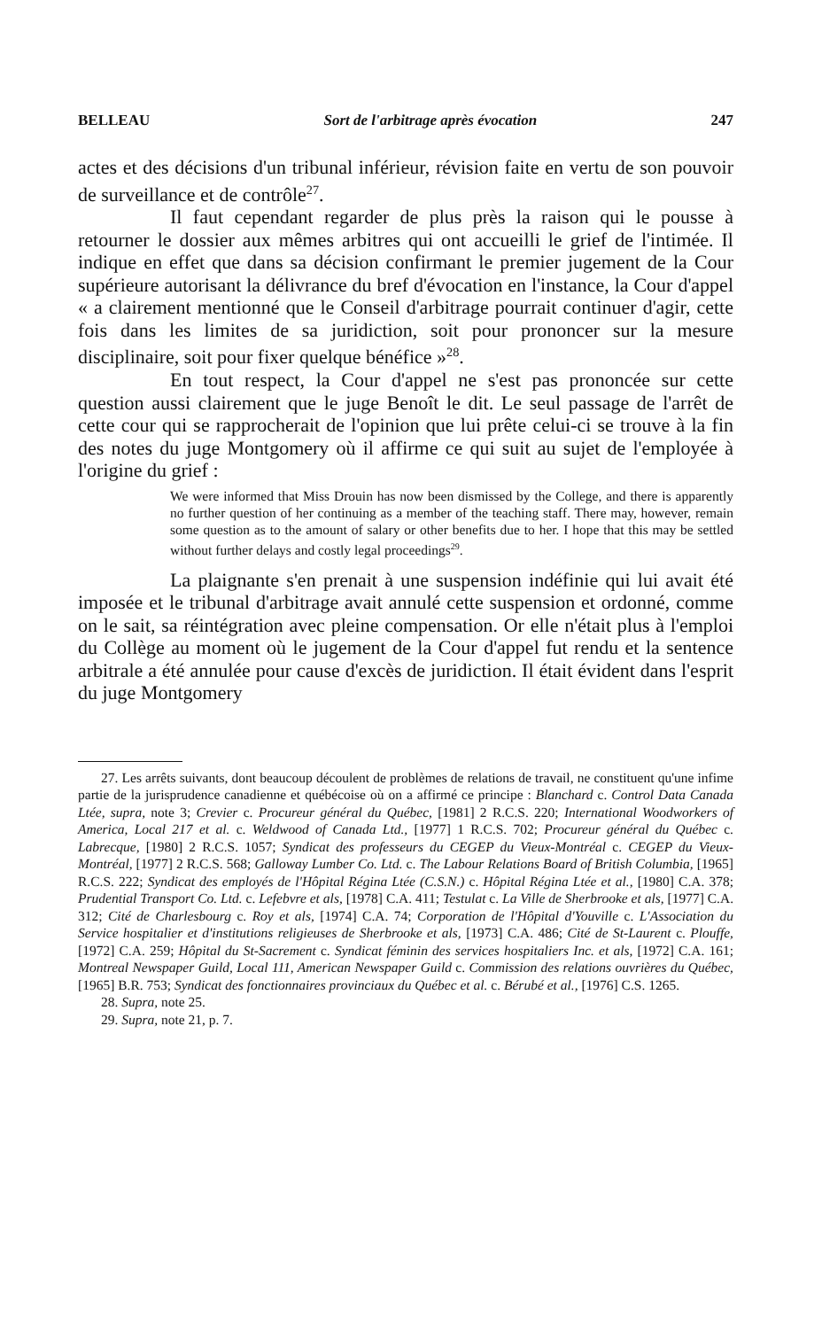BELLEAU Sort de l'arbitrage après évocation 247
actes et des décisions d'un tribunal inférieur, révision faite en vertu de son pouvoir de surveillance et de contrôle<sup>27</sup>.
Il faut cependant regarder de plus près la raison qui le pousse à retourner le dossier aux mêmes arbitres qui ont accueilli le grief de l'intimée. Il indique en effet que dans sa décision confirmant le premier jugement de la Cour supérieure autorisant la délivrance du bref d'évocation en l'instance, la Cour d'appel « a clairement mentionné que le Conseil d'arbitrage pourrait continuer d'agir, cette fois dans les limites de sa juridiction, soit pour prononcer sur la mesure disciplinaire, soit pour fixer quelque bénéfice »<sup>28</sup>.
En tout respect, la Cour d'appel ne s'est pas prononcée sur cette question aussi clairement que le juge Benoît le dit. Le seul passage de l'arrêt de cette cour qui se rapprocherait de l'opinion que lui prête celui-ci se trouve à la fin des notes du juge Montgomery où il affirme ce qui suit au sujet de l'employée à l'origine du grief :
We were informed that Miss Drouin has now been dismissed by the College, and there is apparently no further question of her continuing as a member of the teaching staff. There may, however, remain some question as to the amount of salary or other benefits due to her. I hope that this may be settled without further delays and costly legal proceedings<sup>29</sup>.
La plaignante s'en prenait à une suspension indéfinie qui lui avait été imposée et le tribunal d'arbitrage avait annulé cette suspension et ordonné, comme on le sait, sa réintégration avec pleine compensation. Or elle n'était plus à l'emploi du Collège au moment où le jugement de la Cour d'appel fut rendu et la sentence arbitrale a été annulée pour cause d'excès de juridiction. Il était évident dans l'esprit du juge Montgomery
27. Les arrêts suivants, dont beaucoup découlent de problèmes de relations de travail, ne constituent qu'une infime partie de la jurisprudence canadienne et québécoise où on a affirmé ce principe : Blanchard c. Control Data Canada Ltée, supra, note 3; Crevier c. Procureur général du Québec, [1981] 2 R.C.S. 220; International Woodworkers of America, Local 217 et al. c. Weldwood of Canada Ltd., [1977] 1 R.C.S. 702; Procureur général du Québec c. Labrecque, [1980] 2 R.C.S. 1057; Syndicat des professeurs du CEGEP du Vieux-Montréal c. CEGEP du Vieux-Montréal, [1977] 2 R.C.S. 568; Galloway Lumber Co. Ltd. c. The Labour Relations Board of British Columbia, [1965] R.C.S. 222; Syndicat des employés de l'Hôpital Régina Ltée (C.S.N.) c. Hôpital Régina Ltée et al., [1980] C.A. 378; Prudential Transport Co. Ltd. c. Lefebvre et als, [1978] C.A. 411; Testulat c. La Ville de Sherbrooke et als, [1977] C.A. 312; Cité de Charlesbourg c. Roy et als, [1974] C.A. 74; Corporation de l'Hôpital d'Youville c. L'Association du Service hospitalier et d'institutions religieuses de Sherbrooke et als, [1973] C.A. 486; Cité de St-Laurent c. Plouffe, [1972] C.A. 259; Hôpital du St-Sacrement c. Syndicat féminin des services hospitaliers Inc. et als, [1972] C.A. 161; Montreal Newspaper Guild, Local 111, American Newspaper Guild c. Commission des relations ouvrières du Québec, [1965] B.R. 753; Syndicat des fonctionnaires provinciaux du Québec et al. c. Bérubé et al., [1976] C.S. 1265.
28. Supra, note 25.
29. Supra, note 21, p. 7.